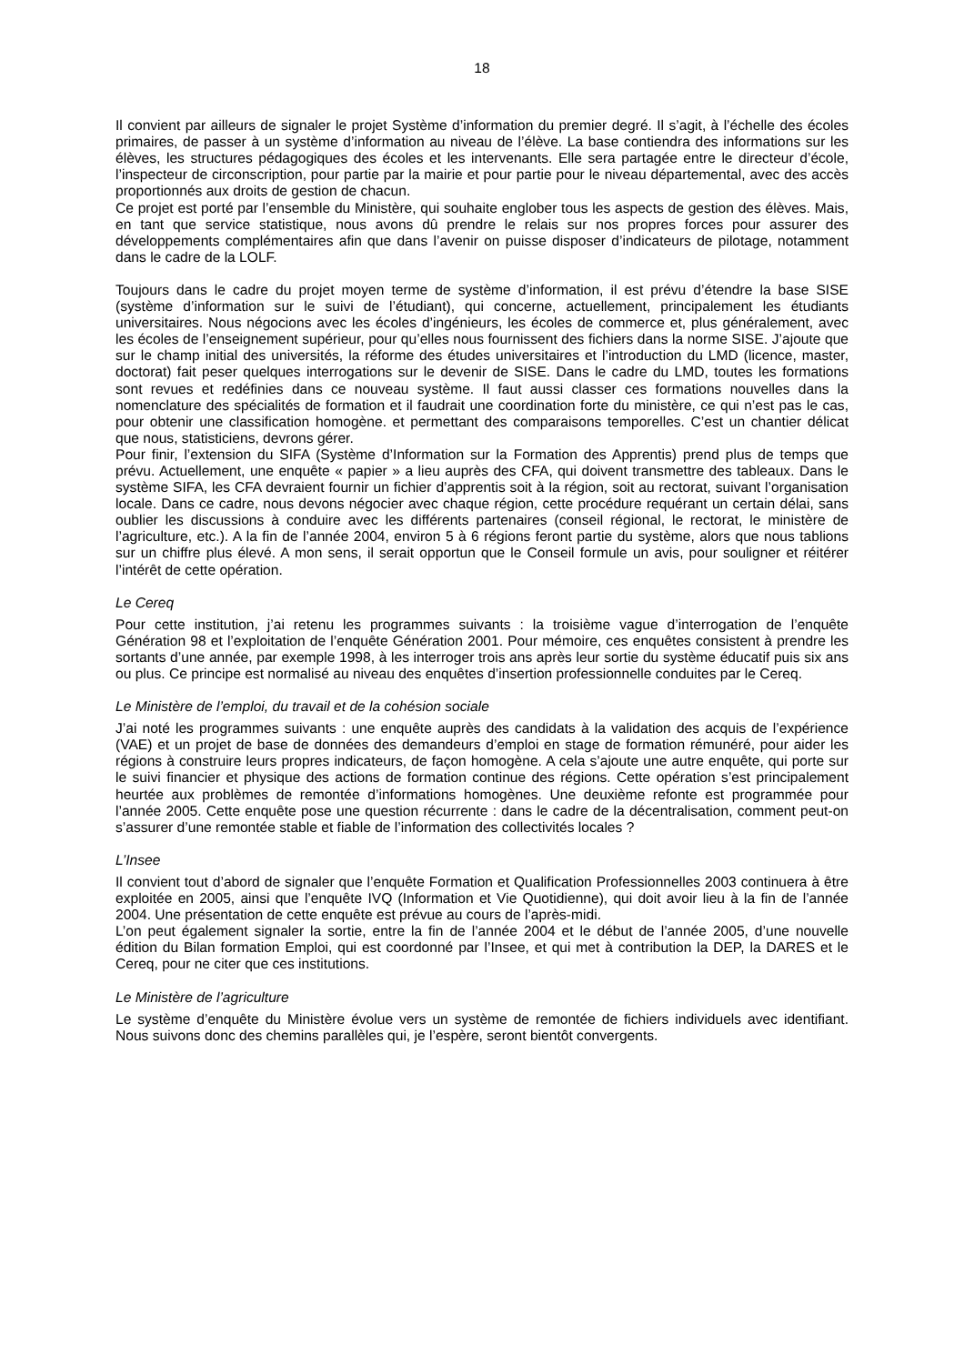18
Il convient par ailleurs de signaler le projet Système d’information du premier degré. Il s’agit, à l’échelle des écoles primaires, de passer à un système d’information au niveau de l’élève. La base contiendra des informations sur les élèves, les structures pédagogiques des écoles et les intervenants. Elle sera partagée entre le directeur d’école, l’inspecteur de circonscription, pour partie par la mairie et pour partie pour le niveau départemental, avec des accès proportionnés aux droits de gestion de chacun.
Ce projet est porté par l’ensemble du Ministère, qui souhaite englober tous les aspects de gestion des élèves. Mais, en tant que service statistique, nous avons dû prendre le relais sur nos propres forces pour assurer des développements complémentaires afin que dans l’avenir on puisse disposer d’indicateurs de pilotage, notamment dans le cadre de la LOLF.
Toujours dans le cadre du projet moyen terme de système d’information, il est prévu d’étendre la base SISE (système d’information sur le suivi de l’étudiant), qui concerne, actuellement, principalement les étudiants universitaires. Nous négocions avec les écoles d’ingénieurs, les écoles de commerce et, plus généralement, avec les écoles de l’enseignement supérieur, pour qu’elles nous fournissent des fichiers dans la norme SISE. J’ajoute que sur le champ initial des universités, la réforme des études universitaires et l’introduction du LMD (licence, master, doctorat) fait peser quelques interrogations sur le devenir de SISE. Dans le cadre du LMD, toutes les formations sont revues et redéfinies dans ce nouveau système. Il faut aussi classer ces formations nouvelles dans la nomenclature des spécialités de formation et il faudrait une coordination forte du ministère, ce qui n’est pas le cas, pour obtenir une classification homogène. et permettant des comparaisons temporelles. C’est un chantier délicat que nous, statisticiens, devrons gérer.
Pour finir, l’extension du SIFA (Système d’Information sur la Formation des Apprentis) prend plus de temps que prévu. Actuellement, une enquête « papier » a lieu auprès des CFA, qui doivent transmettre des tableaux. Dans le système SIFA, les CFA devraient fournir un fichier d’apprentis soit à la région, soit au rectorat, suivant l’organisation locale. Dans ce cadre, nous devons négocier avec chaque région, cette procédure requérant un certain délai, sans oublier les discussions à conduire avec les différents partenaires (conseil régional, le rectorat, le ministère de l’agriculture, etc.). A la fin de l’année 2004, environ 5 à 6 régions feront partie du système, alors que nous tablions sur un chiffre plus élevé. A mon sens, il serait opportun que le Conseil formule un avis, pour souligner et réitérer l’intérêt de cette opération.
Le Cereq
Pour cette institution, j’ai retenu les programmes suivants : la troisième vague d’interrogation de l’enquête Génération 98 et l’exploitation de l’enquête Génération 2001. Pour mémoire, ces enquêtes consistent à prendre les sortants d’une année, par exemple 1998, à les interroger trois ans après leur sortie du système éducatif puis six ans ou plus. Ce principe est normalisé au niveau des enquêtes d’insertion professionnelle conduites par le Cereq.
Le Ministère de l’emploi, du travail et de la cohésion sociale
J’ai noté les programmes suivants : une enquête auprès des candidats à la validation des acquis de l’expérience (VAE) et un projet de base de données des demandeurs d’emploi en stage de formation rémunéré, pour aider les régions à construire leurs propres indicateurs, de façon homogène. A cela s’ajoute une autre enquête, qui porte sur le suivi financier et physique des actions de formation continue des régions. Cette opération s’est principalement heurtée aux problèmes de remontée d’informations homogènes. Une deuxième refonte est programmée pour l’année 2005. Cette enquête pose une question récurrente : dans le cadre de la décentralisation, comment peut-on s’assurer d’une remontée stable et fiable de l’information des collectivités locales ?
L’Insee
Il convient tout d’abord de signaler que l’enquête Formation et Qualification Professionnelles 2003 continuera à être exploitée en 2005, ainsi que l’enquête IVQ (Information et Vie Quotidienne), qui doit avoir lieu à la fin de l’année 2004. Une présentation de cette enquête est prévue au cours de l’après-midi.
L’on peut également signaler la sortie, entre la fin de l’année 2004 et le début de l’année 2005, d’une nouvelle édition du Bilan formation Emploi, qui est coordonné par l’Insee, et qui met à contribution la DEP, la DARES et le Cereq, pour ne citer que ces institutions.
Le Ministère de l’agriculture
Le système d’enquête du Ministère évolue vers un système de remontée de fichiers individuels avec identifiant. Nous suivons donc des chemins parallèles qui, je l’espère, seront bientôt convergents.